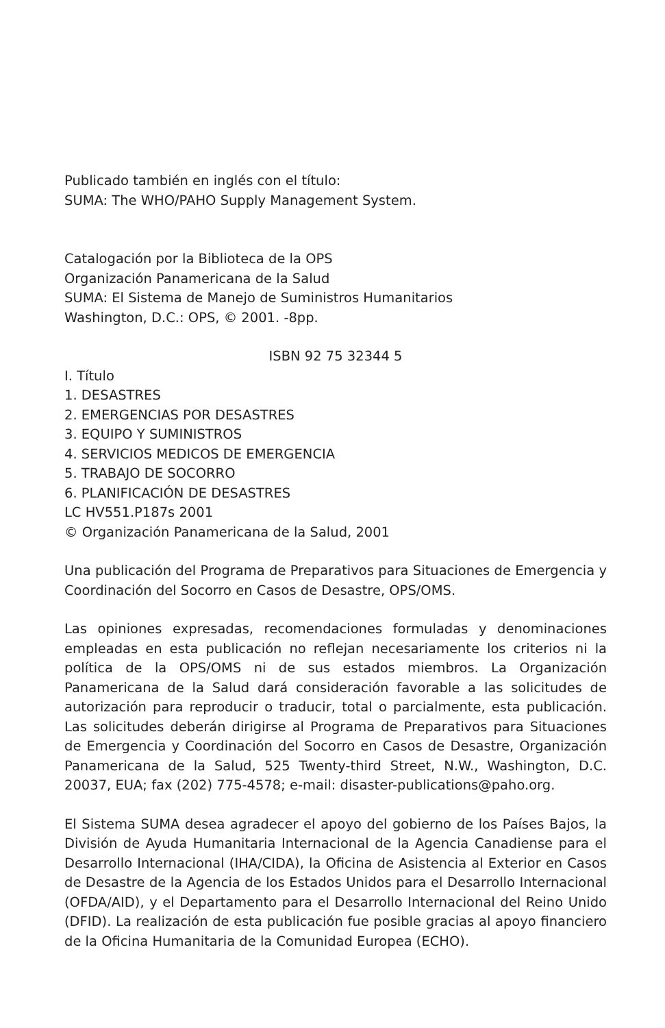Publicado también en inglés con el título:
SUMA: The WHO/PAHO Supply Management System.
Catalogación por la Biblioteca de la OPS
Organización Panamericana de la Salud
SUMA: El Sistema de Manejo de Suministros Humanitarios
Washington, D.C.: OPS, © 2001. -8pp.
ISBN 92 75 32344 5
I. Título
1. DESASTRES
2. EMERGENCIAS POR DESASTRES
3. EQUIPO Y SUMINISTROS
4. SERVICIOS MEDICOS DE EMERGENCIA
5. TRABAJO DE SOCORRO
6. PLANIFICACIÓN DE DESASTRES
LC HV551.P187s 2001
© Organización Panamericana de la Salud, 2001
Una publicación del Programa de Preparativos para Situaciones de Emergencia y Coordinación del Socorro en Casos de Desastre, OPS/OMS.
Las opiniones expresadas, recomendaciones formuladas y denominaciones empleadas en esta publicación no reflejan necesariamente los criterios ni la política de la OPS/OMS ni de sus estados miembros. La Organización Panamericana de la Salud dará consideración favorable a las solicitudes de autorización para reproducir o traducir, total o parcialmente, esta publicación. Las solicitudes deberán dirigirse al Programa de Preparativos para Situaciones de Emergencia y Coordinación del Socorro en Casos de Desastre, Organización Panamericana de la Salud, 525 Twenty-third Street, N.W., Washington, D.C. 20037, EUA; fax (202) 775-4578; e-mail: disaster-publications@paho.org.
El Sistema SUMA desea agradecer el apoyo del gobierno de los Países Bajos, la División de Ayuda Humanitaria Internacional de la Agencia Canadiense para el Desarrollo Internacional (IHA/CIDA), la Oficina de Asistencia al Exterior en Casos de Desastre de la Agencia de los Estados Unidos para el Desarrollo Internacional (OFDA/AID), y el Departamento para el Desarrollo Internacional del Reino Unido (DFID). La realización de esta publicación fue posible gracias al apoyo financiero de la Oficina Humanitaria de la Comunidad Europea (ECHO).